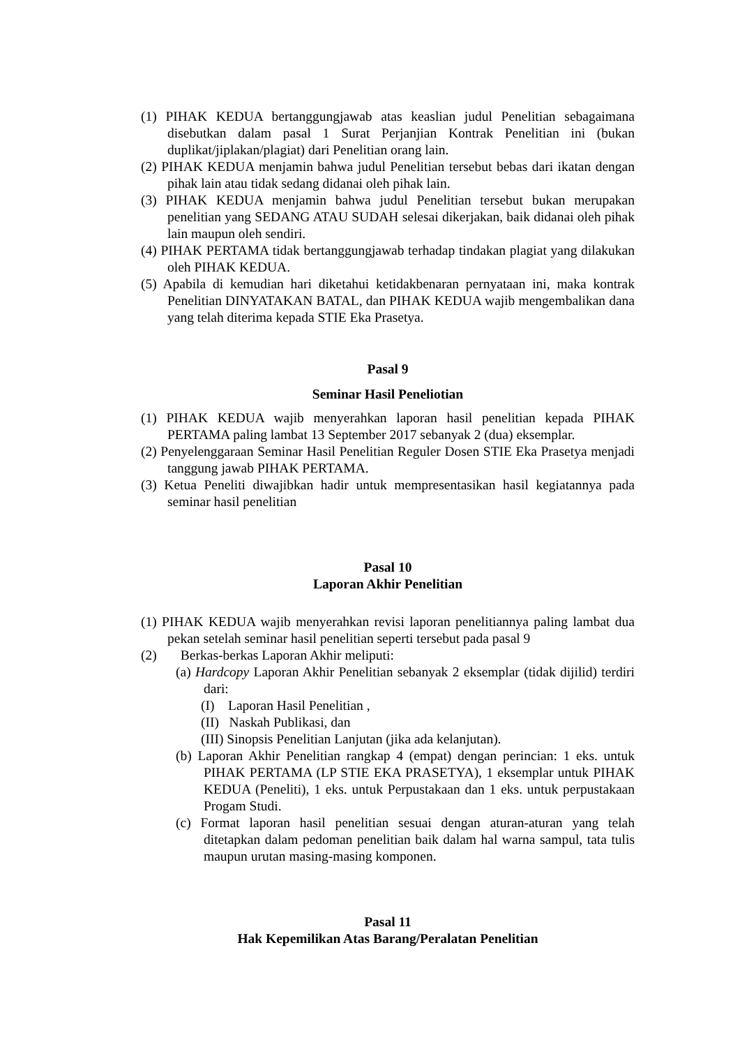(1) PIHAK KEDUA bertanggungjawab atas keaslian judul Penelitian sebagaimana disebutkan dalam pasal 1 Surat Perjanjian Kontrak Penelitian ini (bukan duplikat/jiplakan/plagiat) dari Penelitian orang lain.
(2) PIHAK KEDUA menjamin bahwa judul Penelitian tersebut bebas dari ikatan dengan pihak lain atau tidak sedang didanai oleh pihak lain.
(3) PIHAK KEDUA menjamin bahwa judul Penelitian tersebut bukan merupakan penelitian yang SEDANG ATAU SUDAH selesai dikerjakan, baik didanai oleh pihak lain maupun oleh sendiri.
(4) PIHAK PERTAMA tidak bertanggungjawab terhadap tindakan plagiat yang dilakukan oleh PIHAK KEDUA.
(5) Apabila di kemudian hari diketahui ketidakbenaran pernyataan ini, maka kontrak Penelitian DINYATAKAN BATAL, dan PIHAK KEDUA wajib mengembalikan dana yang telah diterima kepada STIE Eka Prasetya.
Pasal 9
Seminar Hasil Peneliotian
(1) PIHAK KEDUA wajib menyerahkan laporan hasil penelitian kepada PIHAK PERTAMA paling lambat 13 September 2017 sebanyak 2 (dua) eksemplar.
(2) Penyelenggaraan Seminar Hasil Penelitian Reguler Dosen STIE Eka Prasetya menjadi tanggung jawab PIHAK PERTAMA.
(3) Ketua Peneliti diwajibkan hadir untuk mempresentasikan hasil kegiatannya pada seminar hasil penelitian
Pasal 10
Laporan Akhir Penelitian
(1) PIHAK KEDUA wajib menyerahkan revisi laporan penelitiannya paling lambat dua pekan setelah seminar hasil penelitian seperti tersebut pada pasal 9
(2) Berkas-berkas Laporan Akhir meliputi:
(a) Hardcopy Laporan Akhir Penelitian sebanyak 2 eksemplar (tidak dijilid) terdiri dari:
(I) Laporan Hasil Penelitian ,
(II) Naskah Publikasi, dan
(III) Sinopsis Penelitian Lanjutan (jika ada kelanjutan).
(b) Laporan Akhir Penelitian rangkap 4 (empat) dengan perincian: 1 eks. untuk PIHAK PERTAMA (LP STIE EKA PRASETYA), 1 eksemplar untuk PIHAK KEDUA (Peneliti), 1 eks. untuk Perpustakaan dan 1 eks. untuk perpustakaan Progam Studi.
(c) Format laporan hasil penelitian sesuai dengan aturan-aturan yang telah ditetapkan dalam pedoman penelitian baik dalam hal warna sampul, tata tulis maupun urutan masing-masing komponen.
Pasal 11
Hak Kepemilikan Atas Barang/Peralatan Penelitian